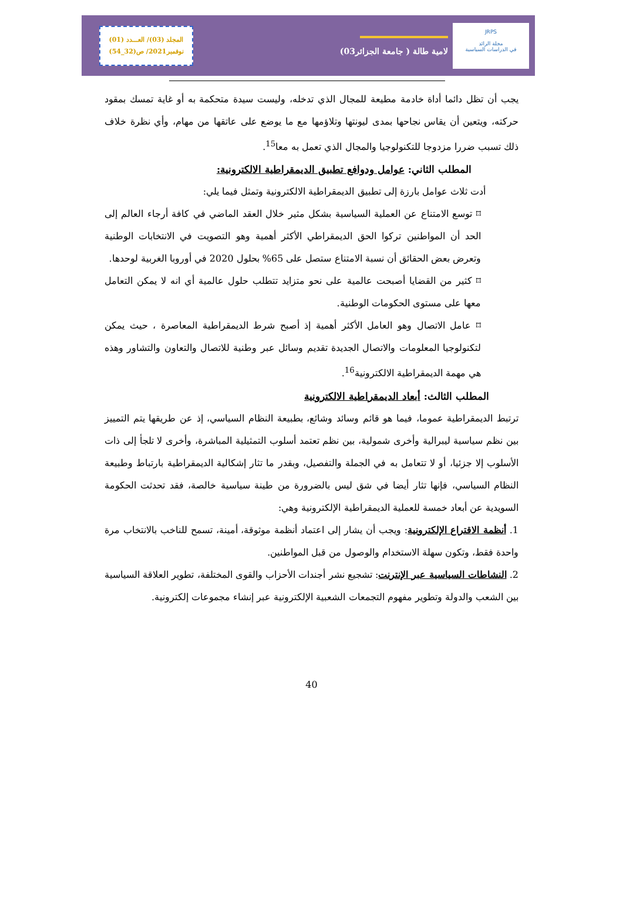JRPS
مجلة الرائد
في الدراسات السياسية
لامية طالة ( جامعة الجزائر03)
المجلد (03)/ العـــدد (01)
نوفمبر2021/ ص(32_54)
يجب أن تظل دائما أداة خادمة مطيعة للمجال الذي تدخله، وليست سيدة متحكمة به أو غاية تمسك بمقود حركته، ويتعين أن يقاس نجاحها بمدى ليونتها وتلاؤمها مع ما يوضع على عاتقها من مهام، وأي نظرة خلاف ذلك تسبب ضررا مزدوجا للتكنولوجيا والمجال الذي تعمل به معا<sup>15</sup>.
المطلب الثاني: عوامل ودوافع تطبيق الديمقراطية الالكترونية:
أدت ثلاث عوامل بارزة إلى تطبيق الديمقراطية الالكترونية وتمثل فيما يلي:
⌑ توسع الامتناع عن العملية السياسية بشكل مثير خلال العقد الماضي في كافة أرجاء العالم إلى الحد أن المواطنين تركوا الحق الديمقراطي الأكثر أهمية وهو التصويت في الانتخابات الوطنية وتعرض بعض الحقائق أن نسبة الامتناع ستصل على 65% بحلول 2020 في أوروبا الغربية لوحدها.
⌑ كثير من القضايا أصبحت عالمية على نحو متزايد تتطلب حلول عالمية أي انه لا يمكن التعامل معها على مستوى الحكومات الوطنية.
⌑ عامل الاتصال وهو العامل الأكثر أهمية إذ أصبح شرط الديمقراطية المعاصرة ، حيث يمكن لتكنولوجيا المعلومات والاتصال الجديدة تقديم وسائل عبر وطنية للاتصال والتعاون والتشاور وهذه هي مهمة الديمقراطية الالكترونية<sup>16</sup>.
المطلب الثالث: أبعاد الديمقراطية الالكترونية
ترتبط الديمقراطية عموما، فيما هو قائم وسائد وشائع، بطبيعة النظام السياسي، إذ عن طريقها يتم التمييز بين نظم سياسية ليبرالية وأخرى شمولية، بين نظم تعتمد أسلوب التمثيلية المباشرة، وأخرى لا تلجأ إلى ذات الأسلوب إلا جزئيا، أو لا تتعامل به في الجملة والتفصيل، وبقدر ما تثار إشكالية الديمقراطية بارتباط وطبيعة النظام السياسي، فإنها تثار أيضا في شق ليس بالضرورة من طينة سياسية خالصة، فقد تحدثت الحكومة السويدية عن أبعاد خمسة للعملية الديمقراطية الإلكترونية وهي:
1. أنظمة الاقتراع الإلكترونية: ويجب أن يشار إلى اعتماد أنظمة موثوقة، أمينة، تسمح للناخب بالانتخاب مرة واحدة فقط، وتكون سهلة الاستخدام والوصول من قبل المواطنين.
2. النشاطات السياسية عبر الإنترنت: تشجيع نشر أجندات الأحزاب والقوى المختلفة، تطوير العلاقة السياسية بين الشعب والدولة وتطوير مفهوم التجمعات الشعبية الإلكترونية عبر إنشاء مجموعات إلكترونية.
40